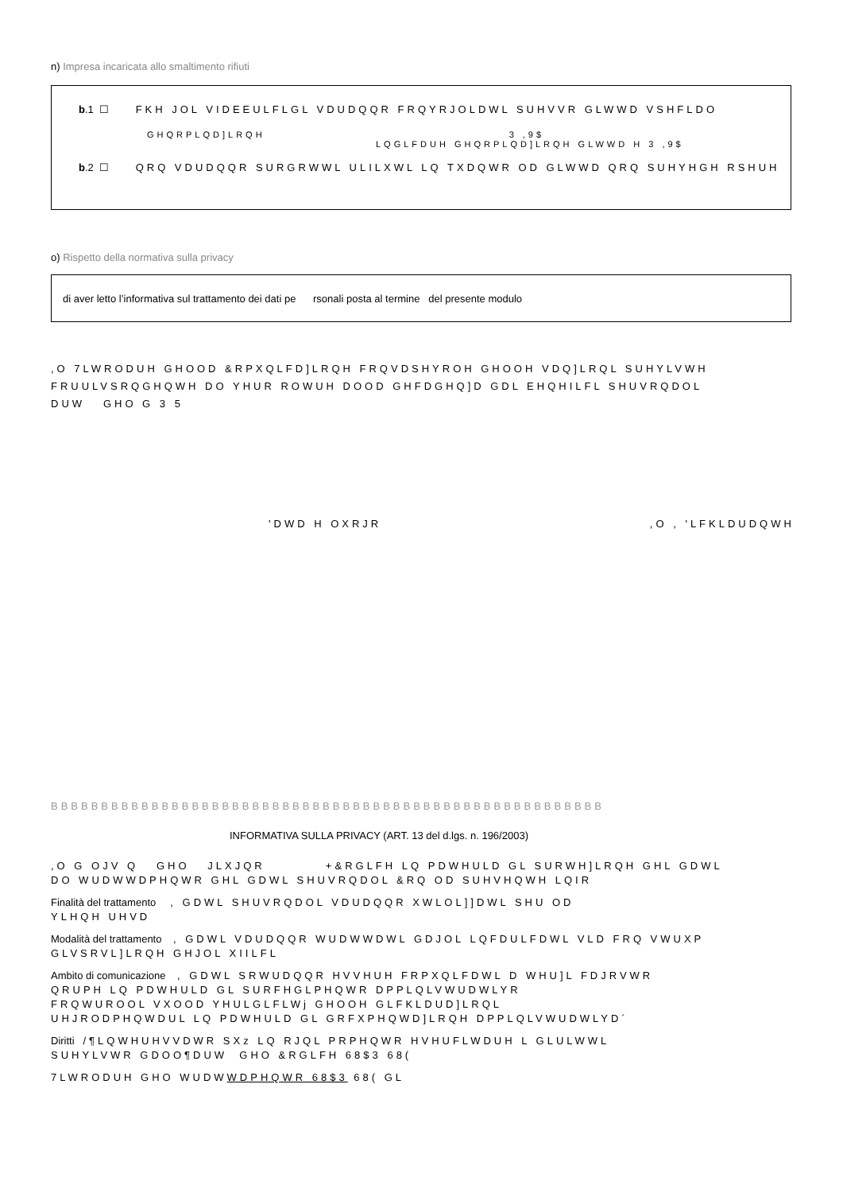n) Impresa incaricata allo smaltimento rifiuti
b.1 ☐ FKH JOL VIDEEULFLGL VDUDQQR FRQYRJOLDWL SUHVVR GLWWD VSHFLDO
GHQRPLQD]LRQH 3 ,9$
LQGLFDUH GHQRPLQD]LRQH GLWWD H 3 ,9$
b.2 ☐ QRQ VDUDQQR SURGRWWL ULILXWL LQ TXDQWR OD GLWWD QRQ SUHYHGH RSHUH
o) Rispetto della normativa sulla privacy
di aver letto l’informativa sul trattamento dei dati pe rsonali posta al termine del presente modulo
,O 7LWRODUH GHOOD &RPXQLFD]LRQH FRQVDSHYROH GHOOH VDQ]LRQL SUHYLVWH
FRUULVSRQGHQWH DO YHUR ROWUH DOOD GHFDGHQ]D GDL EHQHILFL SHUVRQDOL
DUW GHO G 3 5
'DWD H OXRJR ,O , 'LFKLDUDQWH
BBBBBBBBBBBBBBBBBBBBBBBBBBBBBBBBBBBBBBBBBBBBBBBBBBBBBBB
INFORMATIVA SULLA PRIVACY (ART. 13 del d.lgs. n. 196/2003)
,O G OJV Q GHO JLXJQR +&RGLFH LQ PDWHULD GL SURWH]LRQH GHL GDWL
DO WUDWWDPHQWR GHL GDWL SHUVRQDOL &RQ OD SUHVHQWH LQIR
Finalità del trattamento , GDWL SHUVRQDOL VDUDQQR XWLOL]]DWL SHU OD
YLHQH UHVD
Modalità del trattamento , GDWL VDUDQQR WUDWWDWL GDJOL LQFDULFDWL VLD FRQ VWUXP
GLVSRVL]LRQH GHJOL XIILFL
Ambito di comunicazione , GDWL SRWUDQQR HVVHUH FRPXQLFDWL D WHU]L FDJRVWR
QRUPH LQ PDWHULD GL SURFHGLPHQWR DPPLQLVWUDWLYR
FRQWUROOL VXOOD YHULGLFLWj GHOOH GLFKLDUD]LRQL
UHJRODPHQWDUL LQ PDWHULD GL GRFXPHQWD]LRQH DPPLQLVWUDWLYD´
Diritti /¶LQWHUHVVDWR SXz LQ RJQL PRPHQWR HVHUFLWDUH L GLULWWL
SUHYLVWR GDOO¶DUW GHO &RGLFH 68$3 68(
7LWRODUH GHO WUDWWDPHQWR 68$3 68( GL